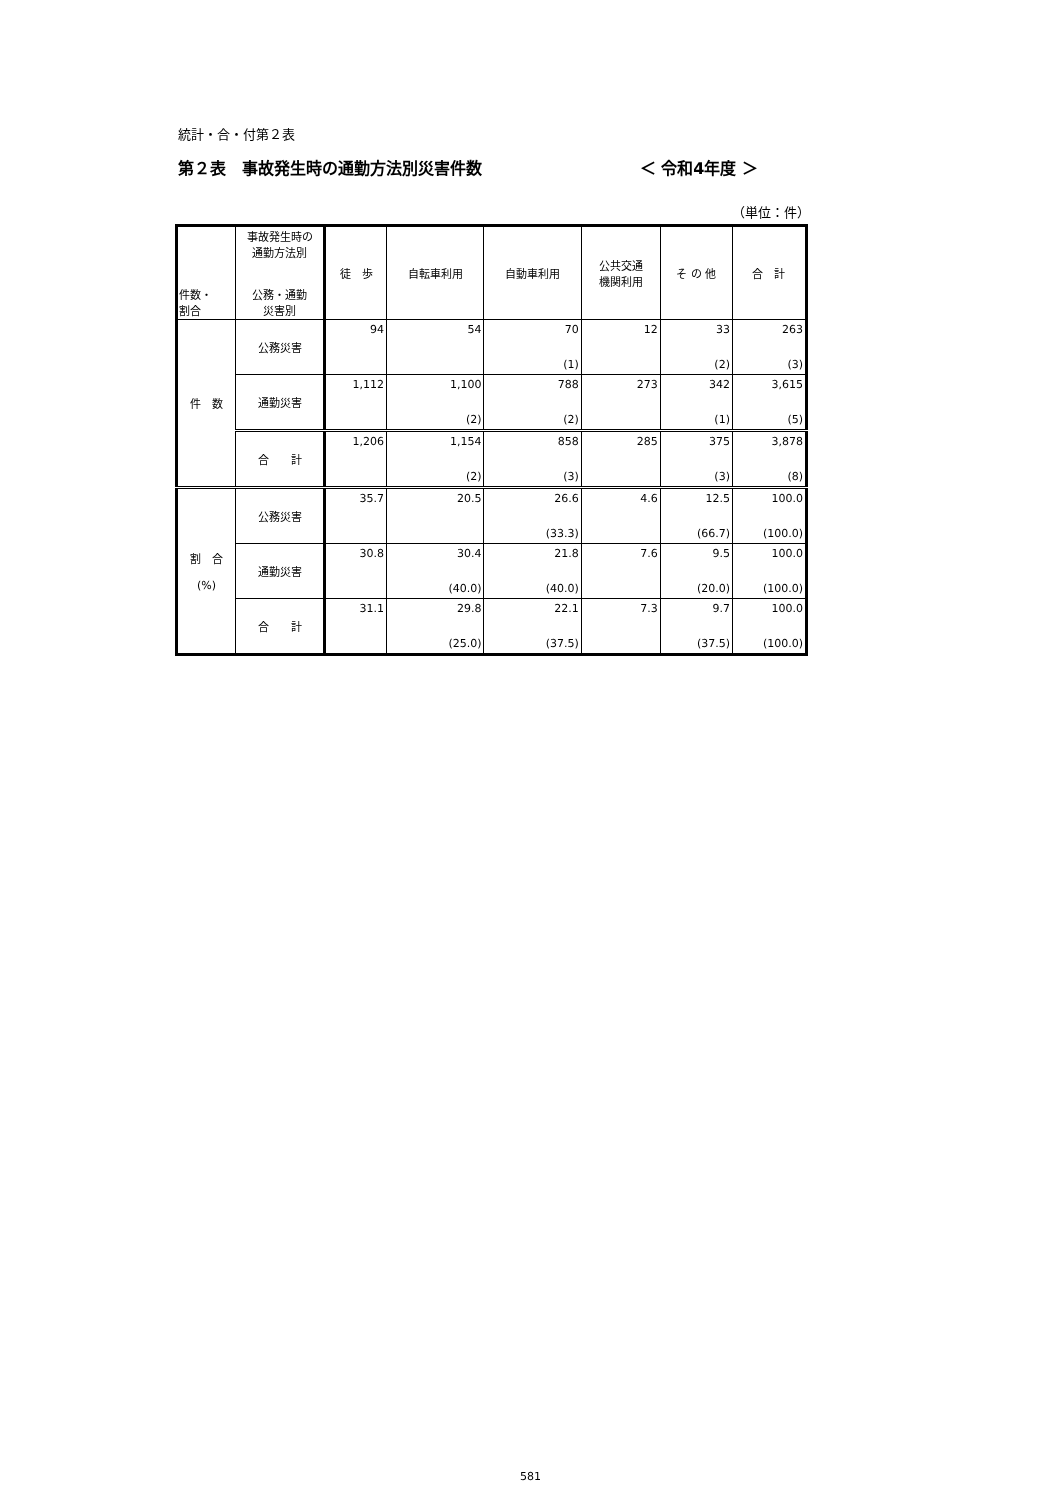統計・合・付第２表
第２表　事故発生時の通勤方法別災害件数 ＜ 令和4年度 ＞
（単位：件）
| 件数・ 割合 | 事故発生時の 通勤方法別 公務・通勤 災害別 | 徒 歩 | 自転車利用 | 自動車利用 | 公共交通 機関利用 | そ の 他 | 合 計 |
| --- | --- | --- | --- | --- | --- | --- | --- |
| 件 数 | 公務災害 | 94 | 54 | 70 | 12 | 33 | 263 |
| | | | | (1) | | (2) | (3) |
| | 通勤災害 | 1,112 | 1,100 | 788 | 273 | 342 | 3,615 |
| | | | (2) | (2) | | (1) | (5) |
| | 合 計 | 1,206 | 1,154 | 858 | 285 | 375 | 3,878 |
| | | | (2) | (3) | | (3) | (8) |
| 割 合 (%) | 公務災害 | 35.7 | 20.5 | 26.6 | 4.6 | 12.5 | 100.0 |
| | | | | (33.3) | | (66.7) | (100.0) |
| | 通勤災害 | 30.8 | 30.4 | 21.8 | 7.6 | 9.5 | 100.0 |
| | | | (40.0) | (40.0) | | (20.0) | (100.0) |
| | 合 計 | 31.1 | 29.8 | 22.1 | 7.3 | 9.7 | 100.0 |
| | | | (25.0) | (37.5) | | (37.5) | (100.0) |
581